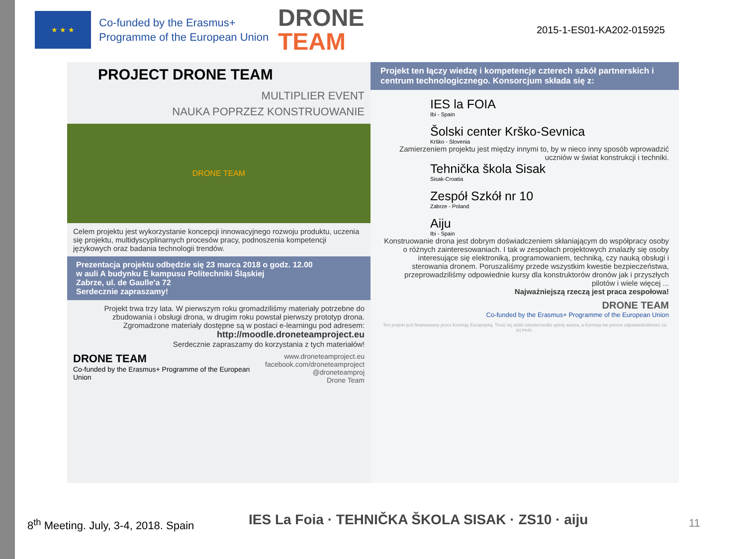★ ★ ★
Co-funded by the Erasmus+ Programme of the European Union
DRONE
TEAM
2015-1-ES01-KA202-015925
PROJECT DRONE TEAM
MULTIPLIER EVENT
NAUKA POPRZEZ KONSTRUOWANIE
DRONE TEAM
Celem projektu jest wykorzystanie koncepcji innowacyjnego rozwoju produktu, uczenia się projektu, multidyscyplinarnych procesów pracy, podnoszenia kompetencji językowych oraz badania technologii trendów.
Prezentacja projektu odbędzie się 23 marca 2018 o godz. 12.00
w auli A budynku E kampusu Politechniki Śląskiej
Zabrze, ul. de Gaulle'a 72
Serdecznie zapraszamy!
Projekt trwa trzy lata. W pierwszym roku gromadziliśmy materiały potrzebne do zbudowania i obsługi drona, w drugim roku powstał pierwszy prototyp drona. Zgromadzone materiały dostępne są w postaci e-learningu pod adresem:
http://moodle.droneteamproject.eu
Serdecznie zapraszamy do korzystania z tych materiałów!
DRONE TEAM
Co-funded by the Erasmus+ Programme of the European Union
www.droneteamproject.eu
facebook.com/droneteamproject
@droneteamproj
Drone Team
Projekt ten łączy wiedzę i kompetencje czterech szkół partnerskich i centrum technologicznego. Konsorcjum składa się z:
IES la FOIA
Ibi - Spain
Šolski center Krško-Sevnica
Krško - Slovenia
Zamierzeniem projektu jest między innymi to, by w nieco inny sposób wprowadzić uczniów w świat konstrukcji i techniki.
Tehnička škola Sisak
Sisak-Croatia
Zespół Szkół nr 10
Zabrze - Poland
Aiju
Ibi - Spain
Konstruowanie drona jest dobrym doświadczeniem skłaniającym do współpracy osoby o różnych zainteresowaniach. I tak w zespołach projektowych znalazły się osoby interesujące się elektroniką, programowaniem, techniką, czy nauką obsługi i sterowania dronem. Poruszaliśmy przede wszystkim kwestie bezpieczeństwa, przeprowadziliśmy odpowiednie kursy dla konstruktorów dronów jak i przyszłych pilotów i wiele więcej ...
Najważniejszą rzeczą jest praca zespołowa!
DRONE TEAM
Co-funded by the Erasmus+ Programme of the European Union
Ten projekt jest finansowany przez Komisję Europejską. Treść tej ulotki odzwierciedla opinię autora, a Komisja nie ponosi odpowiedzialności za jej treść.
8<sup>th</sup> Meeting. July, 3-4, 2018. Spain
IES La Foia · TEHNIČKA ŠKOLA SISAK · ZS10 · aiju
11